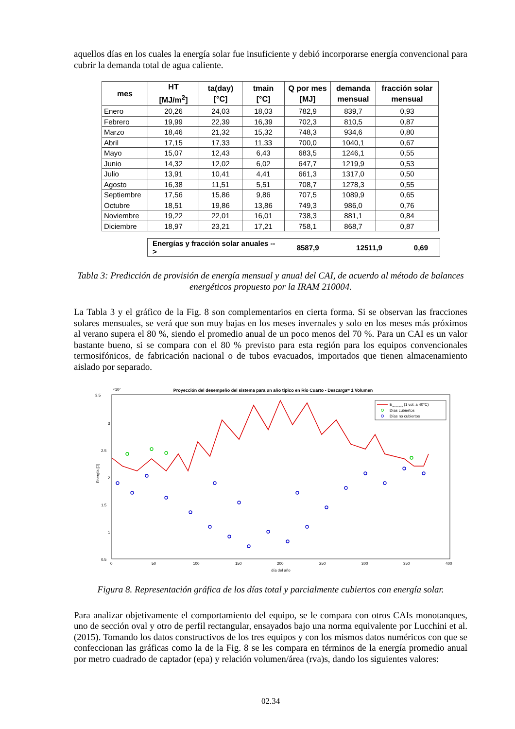aquellos días en los cuales la energía solar fue insuficiente y debió incorporarse energía convencional para cubrir la demanda total de agua caliente.
| mes | HT [MJ/m<sup>2</sup>] | ta(day) [°C] | tmain [°C] | Q por mes [MJ] | demanda mensual | fracción solar mensual |
| --- | --- | --- | --- | --- | --- | --- |
| Enero | 20,26 | 24,03 | 18,03 | 782,9 | 839,7 | 0,93 |
| Febrero | 19,99 | 22,39 | 16,39 | 702,3 | 810,5 | 0,87 |
| Marzo | 18,46 | 21,32 | 15,32 | 748,3 | 934,6 | 0,80 |
| Abril | 17,15 | 17,33 | 11,33 | 700,0 | 1040,1 | 0,67 |
| Mayo | 15,07 | 12,43 | 6,43 | 683,5 | 1246,1 | 0,55 |
| Junio | 14,32 | 12,02 | 6,02 | 647,7 | 1219,9 | 0,53 |
| Julio | 13,91 | 10,41 | 4,41 | 661,3 | 1317,0 | 0,50 |
| Agosto | 16,38 | 11,51 | 5,51 | 708,7 | 1278,3 | 0,55 |
| Septiembre | 17,56 | 15,86 | 9,86 | 707,5 | 1089,9 | 0,65 |
| Octubre | 18,51 | 19,86 | 13,86 | 749,3 | 986,0 | 0,76 |
| Noviembre | 19,22 | 22,01 | 16,01 | 738,3 | 881,1 | 0,84 |
| Diciembre | 18,97 | 23,21 | 17,21 | 758,1 | 868,7 | 0,87 |
| Energías y fracción solar anuales --> | 8587,9 | 12511,9 | 0,69 |
Tabla 3: Predicción de provisión de energía mensual y anual del CAI, de acuerdo al método de balances energéticos propuesto por la IRAM 210004.
La Tabla 3 y el gráfico de la Fig. 8 son complementarios en cierta forma. Si se observan las fracciones solares mensuales, se verá que son muy bajas en los meses invernales y solo en los meses más próximos al verano supera el 80 %, siendo el promedio anual de un poco menos del 70 %. Para un CAI es un valor bastante bueno, si se compara con el 80 % previsto para esta región para los equipos convencionales termosifónicos, de fabricación nacional o de tubos evacuados, importados que tienen almacenamiento aislado por separado.
Proyección del desempeño del sistema para un año típico en Río Cuarto - Descarga= 1 Volumen
3.5
3
2.5
2
1.5
1
0.5
×10⁷
0
50
100
150
200
250
300
350
400
día del año
Energía [J]
Enecesaria (1 vol. a 40°C)
Días cubiertos
Días no cubiertos
Figura 8. Representación gráfica de los días total y parcialmente cubiertos con energía solar.
Para analizar objetivamente el comportamiento del equipo, se le compara con otros CAIs monotanques, uno de sección oval y otro de perfil rectangular, ensayados bajo una norma equivalente por Lucchini et al. (2015). Tomando los datos constructivos de los tres equipos y con los mismos datos numéricos con que se confeccionan las gráficas como la de la Fig. 8 se les compara en términos de la energía promedio anual por metro cuadrado de captador (epa) y relación volumen/área (rva)s, dando los siguientes valores:
02.34